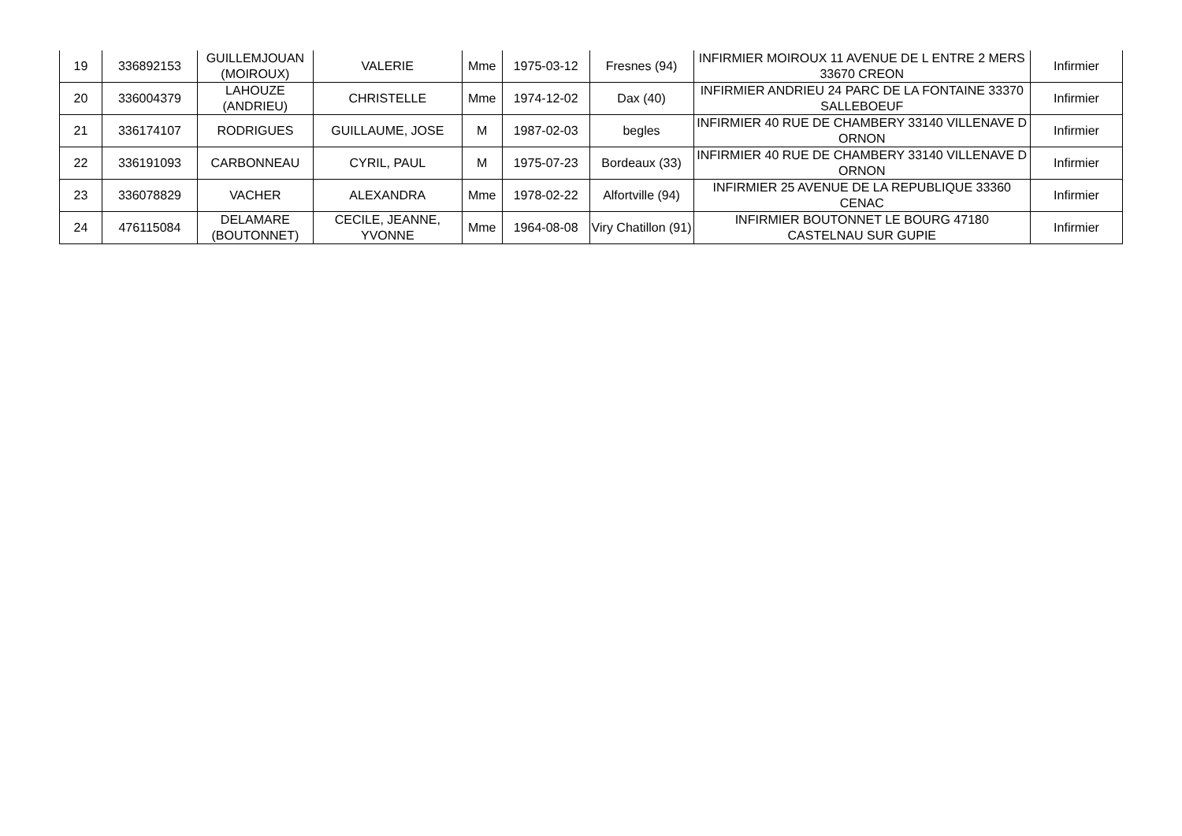| 19 | 336892153 | GUILLEMJOUAN (MOIROUX) | VALERIE | Mme | 1975-03-12 | Fresnes (94) | INFIRMIER MOIROUX 11 AVENUE DE L ENTRE 2 MERS 33670 CREON | Infirmier |
| 20 | 336004379 | LAHOUZE (ANDRIEU) | CHRISTELLE | Mme | 1974-12-02 | Dax (40) | INFIRMIER ANDRIEU 24 PARC DE LA FONTAINE 33370 SALLEBOEUF | Infirmier |
| 21 | 336174107 | RODRIGUES | GUILLAUME, JOSE | M | 1987-02-03 | begles | INFIRMIER 40 RUE DE CHAMBERY 33140 VILLENAVE D ORNON | Infirmier |
| 22 | 336191093 | CARBONNEAU | CYRIL, PAUL | M | 1975-07-23 | Bordeaux (33) | INFIRMIER 40 RUE DE CHAMBERY 33140 VILLENAVE D ORNON | Infirmier |
| 23 | 336078829 | VACHER | ALEXANDRA | Mme | 1978-02-22 | Alfortville (94) | INFIRMIER 25 AVENUE DE LA REPUBLIQUE 33360 CENAC | Infirmier |
| 24 | 476115084 | DELAMARE (BOUTONNET) | CECILE, JEANNE, YVONNE | Mme | 1964-08-08 | Viry Chatillon (91) | INFIRMIER BOUTONNET LE BOURG 47180 CASTELNAU SUR GUPIE | Infirmier |